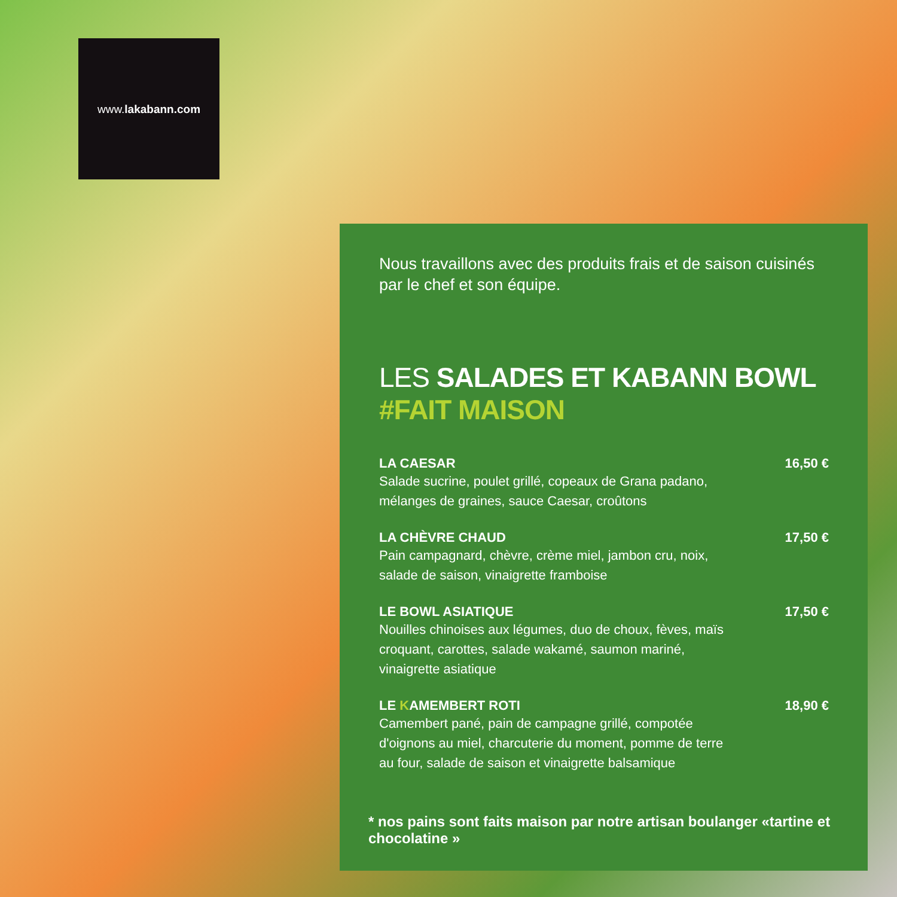www.lakabann.com
Nous travaillons avec des produits frais et de saison cuisinés par le chef et son équipe.
LES SALADES ET KABANN BOWL #FAIT MAISON
LA CAESAR
Salade sucrine, poulet grillé, copeaux de Grana padano, mélanges de graines, sauce Caesar, croûtons
16,50 €
LA CHÈVRE CHAUD
Pain campagnard, chèvre, crème miel, jambon cru, noix, salade de saison, vinaigrette framboise
17,50 €
LE BOWL ASIATIQUE
Nouilles chinoises aux légumes, duo de choux, fèves, maïs croquant, carottes, salade wakamé, saumon mariné, vinaigrette asiatique
17,50 €
LE KAMEMBERT ROTI
Camembert pané, pain de campagne grillé, compotée d'oignons au miel, charcuterie du moment, pomme de terre au four, salade de saison et vinaigrette balsamique
18,90 €
* nos pains sont faits maison par notre artisan boulanger «tartine et chocolatine »